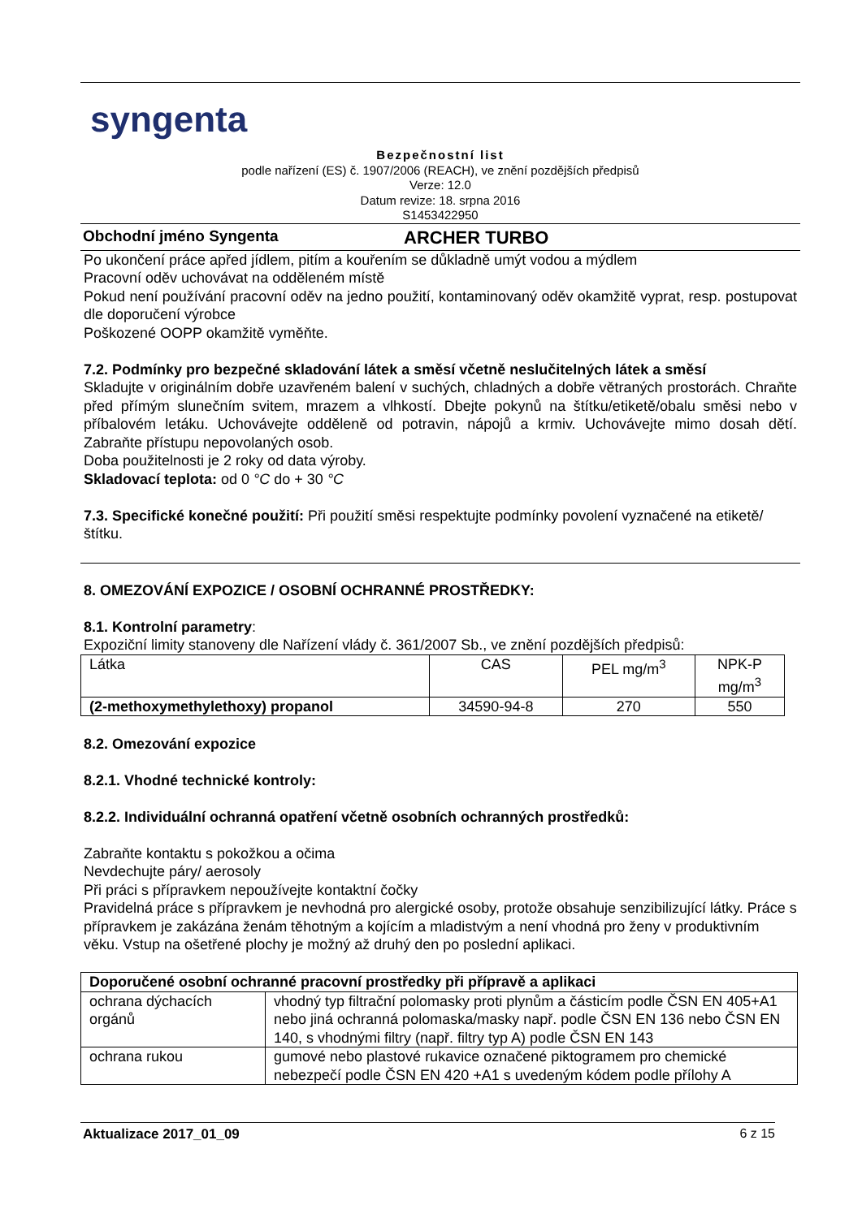syngenta
Bezpečnostní list
podle nařízení (ES) č. 1907/2006 (REACH), ve znění pozdějších předpisů
Verze: 12.0
Datum revize: 18. srpna 2016
S1453422950
Obchodní jméno Syngenta ARCHER TURBO
Po ukončení práce apřed jídlem, pitím a kouřením se důkladně umýt vodou a mýdlem
Pracovní oděv uchovávat na odděleném místě
Pokud není používání pracovní oděv na jedno použití, kontaminovaný oděv okamžitě vyprat, resp. postupovat dle doporučení výrobce
Poškozené OOPP okamžitě vyměňte.
7.2. Podmínky pro bezpečné skladování látek a směsí včetně neslučitelných látek a směsí
Skladujte v originálním dobře uzavřeném balení v suchých, chladných a dobře větraných prostorách. Chraňte před přímým slunečním svitem, mrazem a vlhkostí. Dbejte pokynů na štítku/etiketě/obalu směsi nebo v příbalovém letáku. Uchovávejte odděleně od potravin, nápojů a krmiv. Uchovávejte mimo dosah dětí. Zabraňte přístupu nepovolaných osob.
Doba použitelnosti je 2 roky od data výroby.
Skladovací teplota: od 0 °C do + 30 °C
7.3. Specifické konečné použití: Při použití směsi respektujte podmínky povolení vyznačené na etiketě/štítku.
8. OMEZOVÁNÍ EXPOZICE / OSOBNÍ OCHRANNÉ PROSTŘEDKY:
8.1. Kontrolní parametry:
Expoziční limity stanoveny dle Nařízení vlády č. 361/2007 Sb., ve znění pozdějších předpisů:
| Látka | CAS | PEL mg/m<sup>3</sup> | NPK-P mg/m<sup>3</sup> |
| (2-methoxymethylethoxy) propanol | 34590-94-8 | 270 | 550 |
8.2. Omezování expozice
8.2.1. Vhodné technické kontroly:
8.2.2. Individuální ochranná opatření včetně osobních ochranných prostředků:
Zabraňte kontaktu s pokožkou a očima
Nevdechujte páry/ aerosoly
Při práci s přípravkem nepoužívejte kontaktní čočky
Pravidelná práce s přípravkem je nevhodná pro alergické osoby, protože obsahuje senzibilizující látky. Práce s přípravkem je zakázána ženám těhotným a kojícím a mladistvým a není vhodná pro ženy v produktivním věku. Vstup na ošetřené plochy je možný až druhý den po poslední aplikaci.
| Doporučené osobní ochranné pracovní prostředky při přípravě a aplikaci | |
| ochrana dýchacích orgánů | vhodný typ filtrační polomasky proti plynům a částicím podle ČSN EN 405+A1 nebo jiná ochranná polomaska/masky např. podle ČSN EN 136 nebo ČSN EN 140, s vhodnými filtry (např. filtry typ A) podle ČSN EN 143 |
| ochrana rukou | gumové nebo plastové rukavice označené piktogramem pro chemické nebezpečí podle ČSN EN 420 +A1 s uvedeným kódem podle přílohy A |
Aktualizace 2017_01_09 6 z 15